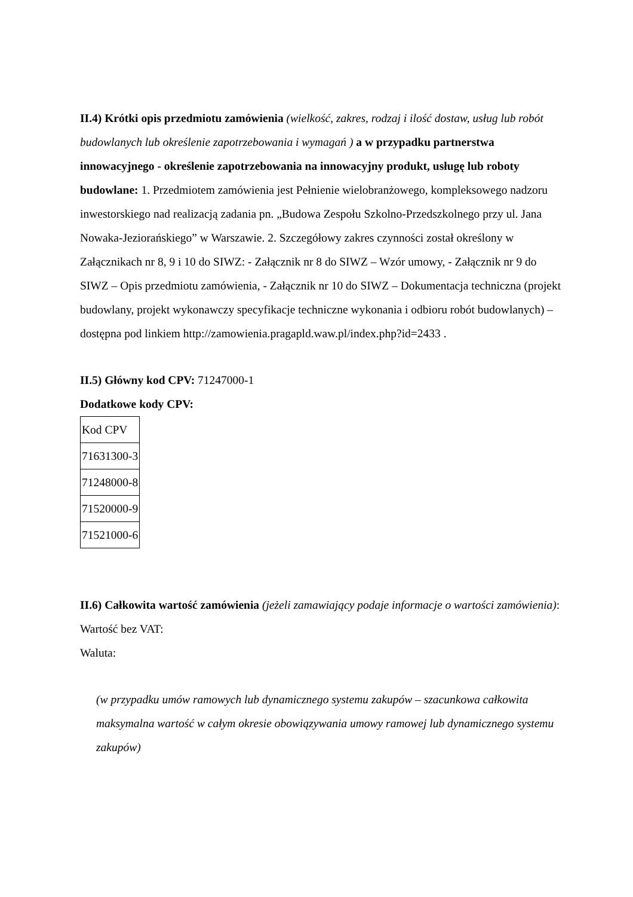II.4) Krótki opis przedmiotu zamówienia (wielkość, zakres, rodzaj i ilość dostaw, usług lub robót budowlanych lub określenie zapotrzebowania i wymagań ) a w przypadku partnerstwa innowacyjnego - określenie zapotrzebowania na innowacyjny produkt, usługę lub roboty budowlane: 1. Przedmiotem zamówienia jest Pełnienie wielobranżowego, kompleksowego nadzoru inwestorskiego nad realizacją zadania pn. „Budowa Zespołu Szkolno-Przedszkolnego przy ul. Jana Nowaka-Jeziorańskiego” w Warszawie. 2. Szczegółowy zakres czynności został określony w Załącznikach nr 8, 9 i 10 do SIWZ: - Załącznik nr 8 do SIWZ – Wzór umowy, - Załącznik nr 9 do SIWZ – Opis przedmiotu zamówienia, - Załącznik nr 10 do SIWZ – Dokumentacja techniczna (projekt budowlany, projekt wykonawczy specyfikacje techniczne wykonania i odbioru robót budowlanych) – dostępna pod linkiem http://zamowienia.pragapld.waw.pl/index.php?id=2433 .
II.5) Główny kod CPV: 71247000-1
Dodatkowe kody CPV:
| Kod CPV |
| 71631300-3 |
| 71248000-8 |
| 71520000-9 |
| 71521000-6 |
II.6) Całkowita wartość zamówienia (jeżeli zamawiający podaje informacje o wartości zamówienia):
Wartość bez VAT:
Waluta:
(w przypadku umów ramowych lub dynamicznego systemu zakupów – szacunkowa całkowita maksymalna wartość w całym okresie obowiązywania umowy ramowej lub dynamicznego systemu zakupów)